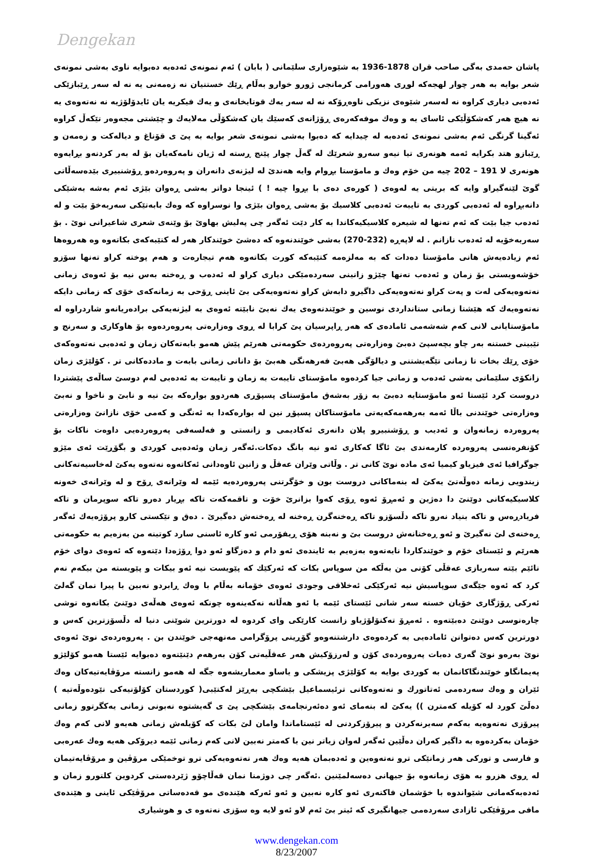Dengekan
پاشان حەمدی بەگی صاحب قران 1878-1936 بە شێوەزاری سلێمانی ( بابان ) ئەم نمونەی ئەدەبە دەبوایە ناوی بەشی نمونەی شعر بوایە بە هەر چوار لهجەکە لوڕی هەورامی کرمانجی ژورو خوارو بەڵام ڕێك خستنیان نە زەمەنی یە نە لە سەر ڕێبازێکی ئەدەبی دیاری کراوە نە لەسەر شێوەی نزیکی ناوەڕۆکە نە لە سەر یەك قوتابخانەی و یەك فیکریە یان ئایدۆلۆژیە نە نەتەوەی یە نە هیچ هەر کەشکۆڵێکی ئاسای یە و وەك موفەکەرەی ڕۆژانەی کەسێك یان کەشکۆڵی مەلایەك و چێشتی مجەوەر تێکەڵ کراوە ئەگینا گرنگی ئەم بەشی نمونەی ئەدەبە لە چیدایە کە دەبوا بەشی نمونەی شعر بوایە بە پێ ی قۆناغ و دیالەکت و زەمەن و ڕێبازو هتد بکرایە ئەمە هونەری تیا نیەو سەرو شعرێك لە گەڵ چوار پێنج ڕستە لە ژیان نامەکەیان بۆ لە بەر کردنەو بڕایەوە هونەری لا 191 – 202 چیە من خۆم وەك و مامۆستا بڕوام وایە هەندێ لە لیژنەی دانەران و پەروەردەو ڕۆشنبیری بێدەسەڵاتی گوێ لێنەگیراو وایە کە بریتی یە لەوەی ( کورەی دەی با بڕوا چیە ! ) ئینجا دواتر بەشی ڕەوان بێژی ئەم بەشە بەشێکی دانەبڕاوە لە ئەدەبی کوردی بە تایبەت ئەدەبی کلاسیك بۆ بەشی ڕەوان بێژی وا نوسراوە کە وەك بابەتێکی سەربەخۆ بێت و لە ئەدەب جیا بێت کە ئەم تەنها لە شیعرە کلاسیکیەکاندا بە کار دێت ئەگەر چی پەلیش بهاوێ بۆ وێنەی شعری شاعیرانی نوێ . بۆ سەربەخۆیە لە ئەدەب نازانم . لە لاپەڕە (232-270) بەشی خوێندنەوە کە دەشێ خوێندکار هەر لە کتێبەکەی بکاتەوە وە هەروەها ئەم زیادەیەش هانی مامۆستا دەدات کە بە مەلزەمە کتێبەکە کورت بکاتەوە هەم تیجارەت و هەم پوختە کراو تەنها سۆزو خۆشەویستی بۆ زمان و ئەدەب تەنها چێژو زانینی سەردەمێکی دیاری کراو لە ئەدەب و ڕەخنە بەس نیە بۆ ئەوەی زمانی نەتەوەیەکی لەت و پەت کراو نەتەوەیەکی داگیرو دابەش کراو نەتەوەیەکی بێ ئاینی ڕۆحی بە زمانەکەی خۆی کە زمانی دایکە نەتەوەیەك کە هێشتا زمانی ستانداردی نوسین و خوێندنەوەی یەك نەبێ نابێتە ئەوەی بە لیژنەیەکی برادەریانەو شاردراوە لە مامۆستایانی لانی کەم شەشەمی ئامادەی کە هەر ڕاپرسیان پێ کرابا لە ڕوی وەزارەتی پەروەردەوە بۆ هاوکاری و سەرنج و تێبینی خستنە بەر چاو بچەسپێ دەبێ وەزارەتی پەروەردەی حکومەتی هەرێم پێش هەمو بابەتەکان زمان و ئەدەبی نەتەوەکەی خۆی ڕێك بخات تا زمانی تێگەیشتنی و دیالۆگی هەبێ فەرهەنگی هەبێ بۆ دانانی زمانی بابەت و ماددەکانی تر . کۆلێژی زمان زانکۆی سلێمانی بەشی ئەدەب و زمانی جیا کردەوە مامۆستای تایبەت بە زمان و تایبەت بە ئەدەبی لەم دوسێ ساڵەی پێشتردا دروست کرد ئێستا ئەو مامۆستایە دەبێ بە زۆر بەشەق مامۆستای پسپۆڕی هەردوو بوارەکە بێ نیە و نابێ و ناخوا و نەبێ وەزارەتی خوێندنی باڵا ئەمە بەرهەمەکەیەتی مامۆستاکان پسپۆڕ نین لە بوارەکەدا بە ئەنگی و کەمی خۆی نازانێ وەزارەتی پەروەردە زمانەوان و ئەدیب و ڕۆشنبیرو پلان دانەری ئەکادیمی و زانستی و فەلسەفی پەروەردەیی داوەت ناکات بۆ کۆنفرەنسی پەروەردە کارمەندی بێ ئاگا کەکاری ئەو نیە بانگ دەکات.ئەگەر زمان وئەدەبی کوردی و بگۆڕێت ئەی مێژو جوگرافیا ئەی فیزیاو کیمیا ئەی مادە نوێ کانی تر . وڵاتی وێران عەقڵ و زانین ئاوەدانی ئەکاتەوە نەتەوە یەکێ لەخاسیەتەکانی زیندویی زمانە دەوڵەتێ یەکێ لە بنەماکانی دروست بون و خۆگرتنی پەروەردەیە ئێمە لە وێرانەی ڕۆح و لە وێرانەی خەونە کلاسیکیەکانی دوێنێ دا دەژین و ئەمڕۆ ئەوە ڕۆی کەوا بزانرێ خۆت و تاقمەکەت تاکە بڕیار دەرو تاکە سوپرمان و تاکە فریادڕەس و تاکە بنیاد نەرو تاکە دڵسۆزو تاکە ڕەخنەگرن ڕەخنە لە ڕەخنەش دەگیرێ . دەق و تێکستی کارو پرۆژەیەك ئەگەر ڕەخنەی لێ نەگیرێ و ئەو ڕەخنانەش دروست بێ و نەبنە هۆی ڕیفۆرمی ئەو کارە ئاسنی سارد کوتینە من بەزەیم بە حکومەتی هەرێم و ئێستای خۆم و خوێندکاردا نایەتەوە بەزەیم بە ئایندەی ئەو دام و دەزگاو ئەو دوا ڕۆژەدا دێتەوە کە ئەوەی دوای خۆم نائێم بێتە سەربازی عەقڵی کۆنی من بەڵکە من سوپاس بکات کە ئەرکێك کە پێویست نیە ئەو بیکات و پێویستە من بیکەم نەم کرد کە ئەوە جێگەی سوپاسیش نیە ئەرکێکی ئەخلاقی وجودی ئەوەی خۆمانە بەڵام با وەك ڕابردو نەبین با پیرا نمان گەلێ ئەرکی ڕۆژگاری خۆیان خستە سەر شانی ئێستای ئێمە با ئەو هەڵانە نەکەینەوە چونکە ئەوەی هەڵەی دوێنێ بکاتەوە توشی چارەنوسی دوێنێ دەبێتەوە . ئەمڕۆ تەکنۆلۆژیاو زانست کارێکی وای کردوە لە دورترین شوێنی دنیا لە دڵسۆزترین کەس و دورترین کەس دەتوانن ئامادەیی بە کردەوەی دارشتنەوەو گۆڕینی پرۆگرامی مەنهەجی خوێندن بن . پەروەردەی نوێ ئەوەی نوێ بەرەو نوێ گەری دەبات پەروەردەی کۆن و لەرزۆکیش هەر عەقڵیەتی کۆن بەرهەم دێنێتەوە دەبوایە ئێستا هەمو کۆلێژو پەیمانگاو خوێندنگاکانمان بە کوردی بوایە بە کۆلێژی پزیشکی و یاساو معماریشەوە جگە لە هەمو زانستە مرۆڤایەتیەکان وەك ئێران و وەك سەردەمی ئەتاتورك و نەتەوەکانی ترئیسماعیل بێشکچی بەڕێز لەکتێبی( کوردستان کۆلۆنیەکی نێودەوڵەتیە ) دەڵێ کورد لە کۆیلە کەمترن )) یەکێ لە بنەمای ئەو دەئەرنجامەی بێشکچی پێ ی گەیشتوە نەبونی زمانی یەکگرتوو زمانی پیرۆزی نەتەوەیە بەکەم سەیرنەکردن و پیرۆزکردنی لە ئێستاماندا وامان لێ بکات کە کۆیلەش زمانی هەیەو لانی کەم وەك خۆمان بەکردەوە بە داگیر کەران دەڵێین ئەگەر لەوان زیاتر نین با کەمتر نەبین لانی کەم زمانی ئێمە دیرۆکی هەیە وەك عەرەبی و فارسی و تورکی هەر زمانێکی ترو نەتەوەین و ئەدەبمان هەیە وەك هەر نەتەوەیەکی ترو توخمێکی مرۆڤین و مرۆڤایەتیمان لە ڕوی هزرو بە هۆی زمانەوە بۆ جیهانی دەسەلمێنین .ئەگەر چی دوژمنا نمان قەڵاچۆو ژێردەستی کردوین کلتورو زمان و ئەدەبەکەمانی شێواندوە با خۆشمان فاکتەری ئەو کارە نەبین و ئەو ئەرکە هێندەی مو قەدەساتی مرۆڤێکی ئاینی و هێندەی مافی مرۆڤێکی ئازادی سەردەمی جیهانگیری کە ئیتر بێ ئەم لاو ئەو لایە وە سۆزی نەتەوە ی و هوشیاری
www.dengekan.com
8/23/2007